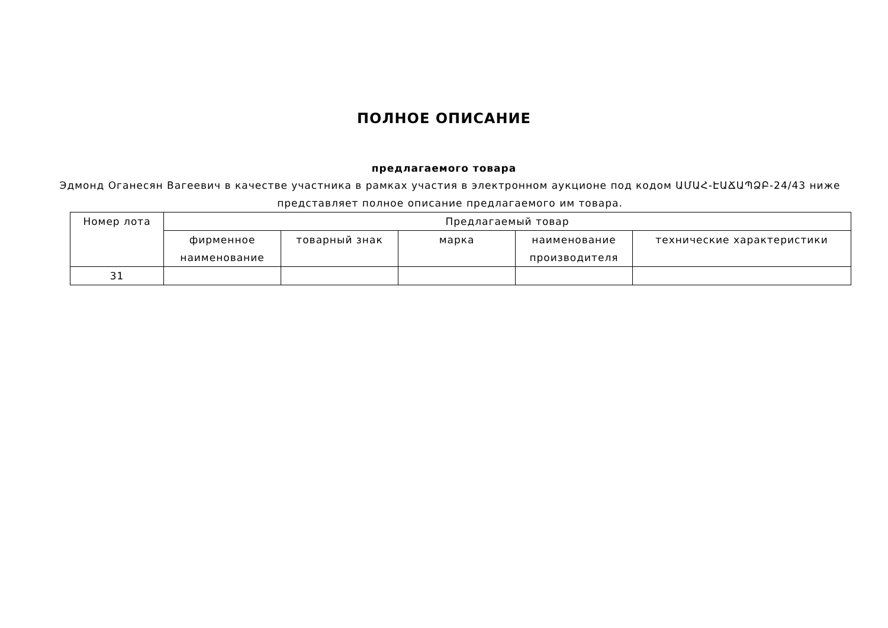ПОЛНОЕ ОПИСАНИЕ
предлагаемого товара
Эдмонд Оганесян Вагеевич в качестве участника в рамках участия в электронном аукционе под кодом ԱՄԱՀ-ԷԱՃԱՊՁԲ-24/43 ниже представляет полное описание предлагаемого им товара.
| Номер лота | Предлагаемый товар | | | | |
| --- | --- | --- | --- | --- | --- |
| | фирменное наименование | товарный знак | марка | наименование производителя | технические характеристики |
| 31 | | | | | |